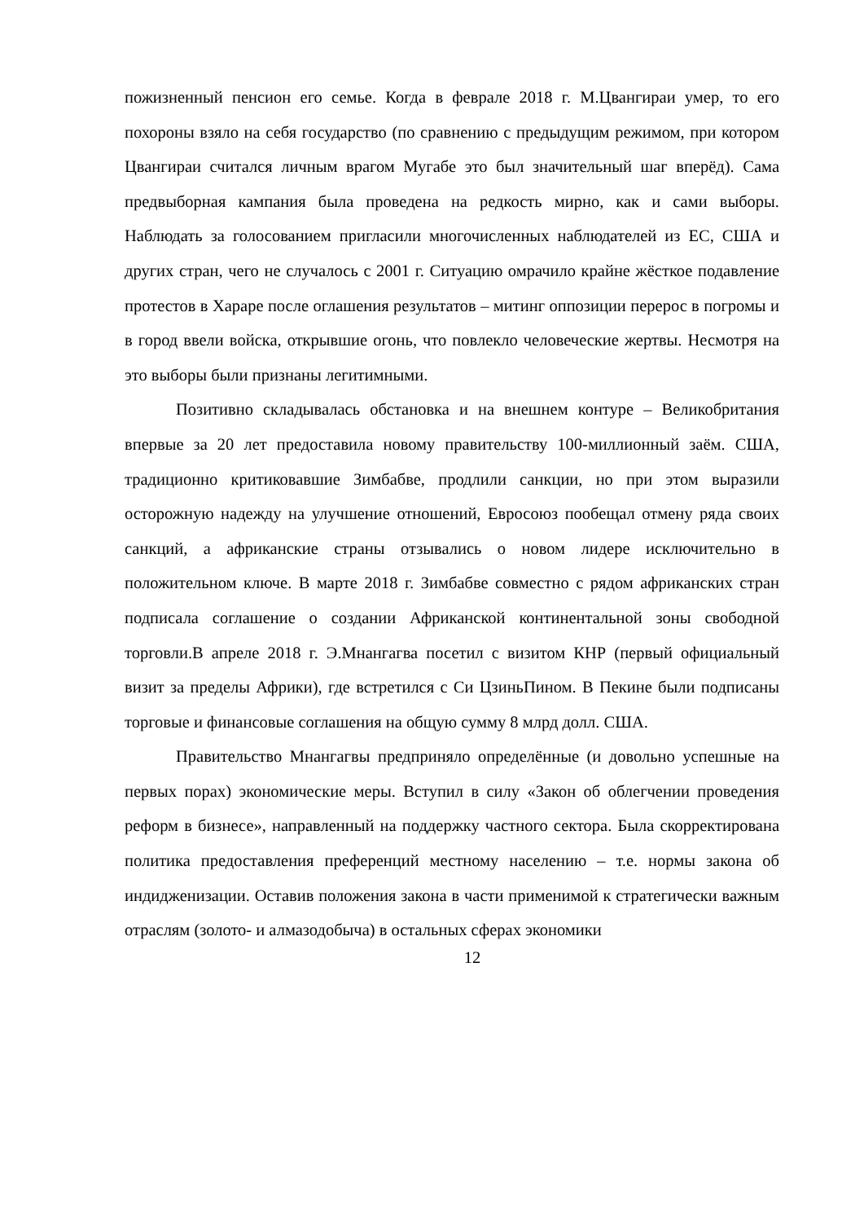пожизненный пенсион его семье. Когда в феврале 2018 г. М.Цвангираи умер, то его похороны взяло на себя государство (по сравнению с предыдущим режимом, при котором Цвангираи считался личным врагом Мугабе это был значительный шаг вперёд). Сама предвыборная кампания была проведена на редкость мирно, как и сами выборы. Наблюдать за голосованием пригласили многочисленных наблюдателей из ЕС, США и других стран, чего не случалось с 2001 г. Ситуацию омрачило крайне жёсткое подавление протестов в Хараре после оглашения результатов – митинг оппозиции перерос в погромы и в город ввели войска, открывшие огонь, что повлекло человеческие жертвы. Несмотря на это выборы были признаны легитимными.
Позитивно складывалась обстановка и на внешнем контуре – Великобритания впервые за 20 лет предоставила новому правительству 100-миллионный заём. США, традиционно критиковавшие Зимбабве, продлили санкции, но при этом выразили осторожную надежду на улучшение отношений, Евросоюз пообещал отмену ряда своих санкций, а африканские страны отзывались о новом лидере исключительно в положительном ключе. В марте 2018 г. Зимбабве совместно с рядом африканских стран подписала соглашение о создании Африканской континентальной зоны свободной торговли.В апреле 2018 г. Э.Мнангагва посетил с визитом КНР (первый официальный визит за пределы Африки), где встретился с Си ЦзиньПином. В Пекине были подписаны торговые и финансовые соглашения на общую сумму 8 млрд долл. США.
Правительство Мнангагвы предприняло определённые (и довольно успешные на первых порах) экономические меры. Вступил в силу «Закон об облегчении проведения реформ в бизнесе», направленный на поддержку частного сектора. Была скорректирована политика предоставления преференций местному населению – т.е. нормы закона об индидженизации. Оставив положения закона в части применимой к стратегически важным отраслям (золото- и алмазодобыча) в остальных сферах экономики
12